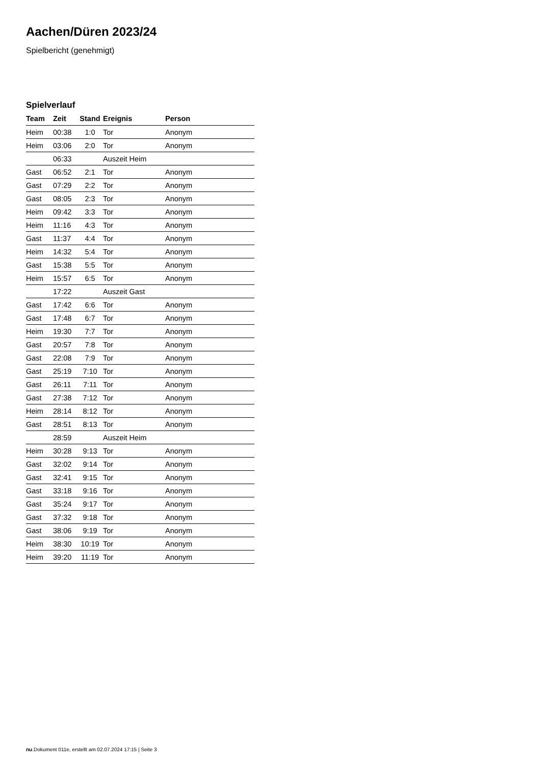Aachen/Düren 2023/24
Spielbericht (genehmigt)
Spielverlauf
| Team | Zeit | Stand | Ereignis | Person |
| --- | --- | --- | --- | --- |
| Heim | 00:38 | 1:0 | Tor | Anonym |
| Heim | 03:06 | 2:0 | Tor | Anonym |
| | 06:33 | | Auszeit Heim | |
| Gast | 06:52 | 2:1 | Tor | Anonym |
| Gast | 07:29 | 2:2 | Tor | Anonym |
| Gast | 08:05 | 2:3 | Tor | Anonym |
| Heim | 09:42 | 3:3 | Tor | Anonym |
| Heim | 11:16 | 4:3 | Tor | Anonym |
| Gast | 11:37 | 4:4 | Tor | Anonym |
| Heim | 14:32 | 5:4 | Tor | Anonym |
| Gast | 15:38 | 5:5 | Tor | Anonym |
| Heim | 15:57 | 6:5 | Tor | Anonym |
| | 17:22 | | Auszeit Gast | |
| Gast | 17:42 | 6:6 | Tor | Anonym |
| Gast | 17:48 | 6:7 | Tor | Anonym |
| Heim | 19:30 | 7:7 | Tor | Anonym |
| Gast | 20:57 | 7:8 | Tor | Anonym |
| Gast | 22:08 | 7:9 | Tor | Anonym |
| Gast | 25:19 | 7:10 | Tor | Anonym |
| Gast | 26:11 | 7:11 | Tor | Anonym |
| Gast | 27:38 | 7:12 | Tor | Anonym |
| Heim | 28:14 | 8:12 | Tor | Anonym |
| Gast | 28:51 | 8:13 | Tor | Anonym |
| | 28:59 | | Auszeit Heim | |
| Heim | 30:28 | 9:13 | Tor | Anonym |
| Gast | 32:02 | 9:14 | Tor | Anonym |
| Gast | 32:41 | 9:15 | Tor | Anonym |
| Gast | 33:18 | 9:16 | Tor | Anonym |
| Gast | 35:24 | 9:17 | Tor | Anonym |
| Gast | 37:32 | 9:18 | Tor | Anonym |
| Gast | 38:06 | 9:19 | Tor | Anonym |
| Heim | 38:30 | 10:19 | Tor | Anonym |
| Heim | 39:20 | 11:19 | Tor | Anonym |
nu.Dokument 011e, erstellt am 02.07.2024 17:15 | Seite 3